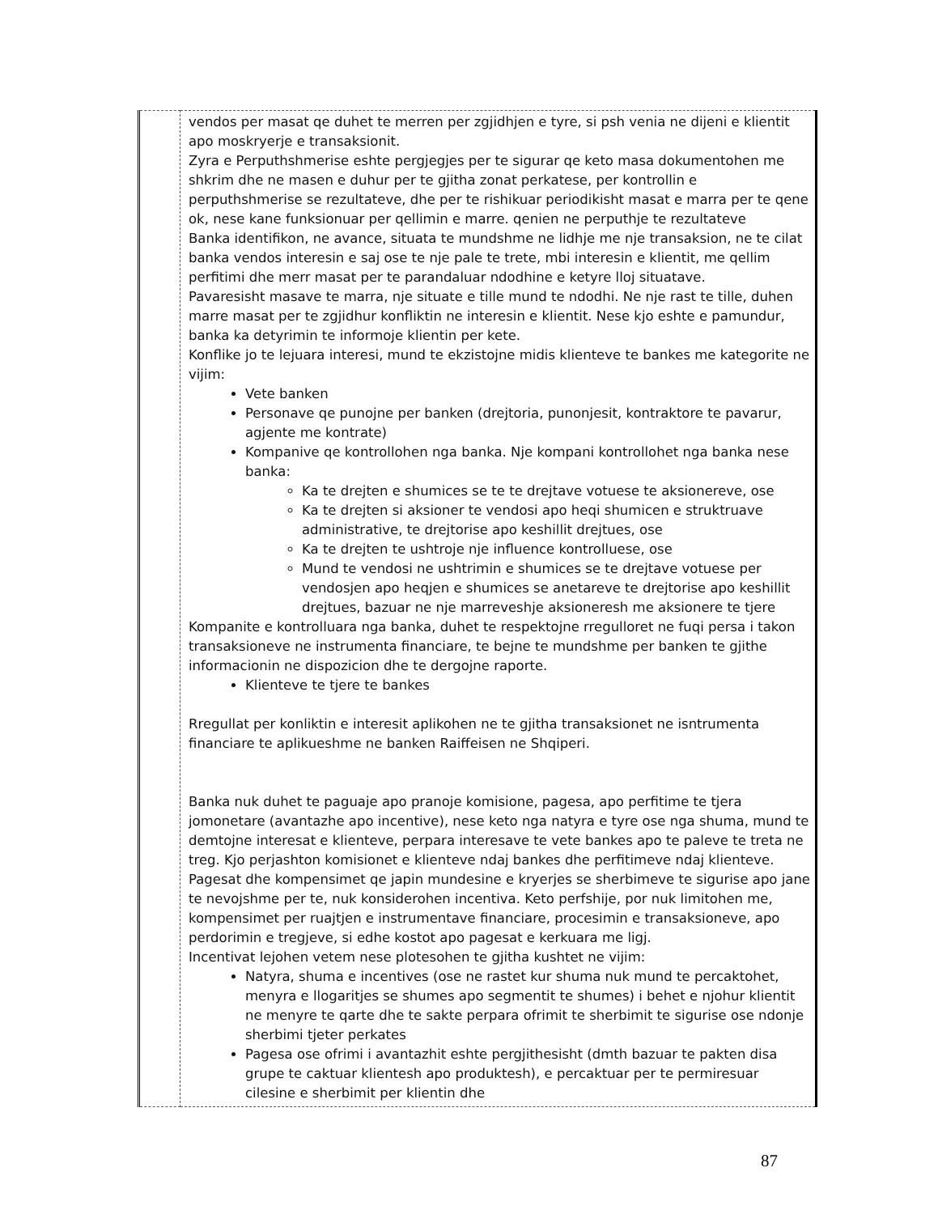| | vendos per masat qe duhet te merren per zgjidhjen e tyre, si psh venia ne dijeni e klientit apo moskryerje e transaksionit. Zyra e Perputhshmerise eshte pergjegjes per te sigurar qe keto masa dokumentohen me shkrim dhe ne masen e duhur per te gjitha zonat perkatese, per kontrollin e perputhshmerise se rezultateve, dhe per te rishikuar periodikisht masat e marra per te qene ok, nese kane funksionuar per qellimin e marre. qenien ne perputhje te rezultateve Banka identifikon, ne avance, situata te mundshme ne lidhje me nje transaksion, ne te cilat banka vendos interesin e saj ose te nje pale te trete, mbi interesin e klientit, me qellim perfitimi dhe merr masat per te parandaluar ndodhine e ketyre lloj situatave. Pavaresisht masave te marra, nje situate e tille mund te ndodhi. Ne nje rast te tille, duhen marre masat per te zgjidhur konfliktin ne interesin e klientit. Nese kjo eshte e pamundur, banka ka detyrimin te informoje klientin per kete. Konflike jo te lejuara interesi, mund te ekzistojne midis klienteve te bankes me kategorite ne vijim: Vete banken Personave qe punojne per banken (drejtoria, punonjesit, kontraktore te pavarur, agjente me kontrate) Kompanive qe kontrollohen nga banka. Nje kompani kontrollohet nga banka nese banka: Ka te drejten e shumices se te te drejtave votuese te aksionereve, ose Ka te drejten si aksioner te vendosi apo heqi shumicen e struktruave administrative, te drejtorise apo keshillit drejtues, ose Ka te drejten te ushtroje nje influence kontrolluese, ose Mund te vendosi ne ushtrimin e shumices se te drejtave votuese per vendosjen apo heqjen e shumices se anetareve te drejtorise apo keshillit drejtues, bazuar ne nje marreveshje aksioneresh me aksionere te tjere Kompanite e kontrolluara nga banka, duhet te respektojne rregulloret ne fuqi persa i takon transaksioneve ne instrumenta financiare, te bejne te mundshme per banken te gjithe informacionin ne dispozicion dhe te dergojne raporte. Klienteve te tjere te bankes Rregullat per konliktin e interesit aplikohen ne te gjitha transaksionet ne isntrumenta financiare te aplikueshme ne banken Raiffeisen ne Shqiperi. Banka nuk duhet te paguaje apo pranoje komisione, pagesa, apo perfitime te tjera jomonetare (avantazhe apo incentive), nese keto nga natyra e tyre ose nga shuma, mund te demtojne interesat e klienteve, perpara interesave te vete bankes apo te paleve te treta ne treg. Kjo perjashton komisionet e klienteve ndaj bankes dhe perfitimeve ndaj klienteve. Pagesat dhe kompensimet qe japin mundesine e kryerjes se sherbimeve te sigurise apo jane te nevojshme per te, nuk konsiderohen incentiva. Keto perfshije, por nuk limitohen me, kompensimet per ruajtjen e instrumentave financiare, procesimin e transaksioneve, apo perdorimin e tregjeve, si edhe kostot apo pagesat e kerkuara me ligj. Incentivat lejohen vetem nese plotesohen te gjitha kushtet ne vijim: Natyra, shuma e incentives (ose ne rastet kur shuma nuk mund te percaktohet, menyra e llogaritjes se shumes apo segmentit te shumes) i behet e njohur klientit ne menyre te qarte dhe te sakte perpara ofrimit te sherbimit te sigurise ose ndonje sherbimi tjeter perkates Pagesa ose ofrimi i avantazhit eshte pergjithesisht (dmth bazuar te pakten disa grupe te caktuar klientesh apo produktesh), e percaktuar per te permiresuar cilesine e sherbimit per klientin dhe |
87